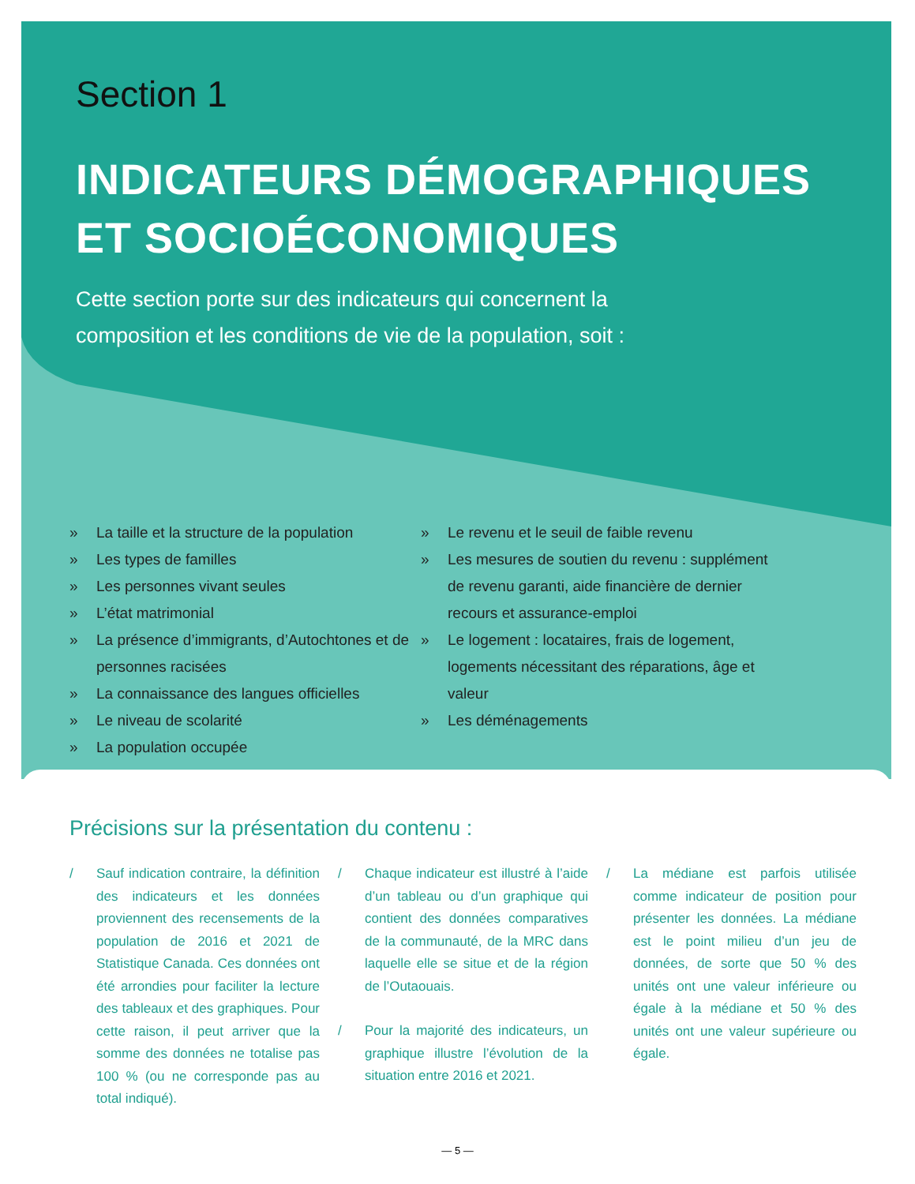Section 1
INDICATEURS DÉMOGRAPHIQUES
ET SOCIOÉCONOMIQUES
Cette section porte sur des indicateurs qui concernent la composition et les conditions de vie de la population, soit :
» La taille et la structure de la population
» Les types de familles
» Les personnes vivant seules
» L’état matrimonial
» La présence d’immigrants, d’Autochtones et de personnes racisées
» La connaissance des langues officielles
» Le niveau de scolarité
» La population occupée
» Le revenu et le seuil de faible revenu
» Les mesures de soutien du revenu : supplément de revenu garanti, aide financière de dernier recours et assurance-emploi
» Le logement : locataires, frais de logement, logements nécessitant des réparations, âge et valeur
» Les déménagements
Précisions sur la présentation du contenu :
/ Sauf indication contraire, la définition des indicateurs et les données proviennent des recensements de la population de 2016 et 2021 de Statistique Canada. Ces données ont été arrondies pour faciliter la lecture des tableaux et des graphiques. Pour cette raison, il peut arriver que la somme des données ne totalise pas 100 % (ou ne corresponde pas au total indiqué).
/ Chaque indicateur est illustré à l’aide d’un tableau ou d’un graphique qui contient des données comparatives de la communauté, de la MRC dans laquelle elle se situe et de la région de l’Outaouais.
/ Pour la majorité des indicateurs, un graphique illustre l’évolution de la situation entre 2016 et 2021.
/ La médiane est parfois utilisée comme indicateur de position pour présenter les données. La médiane est le point milieu d’un jeu de données, de sorte que 50 % des unités ont une valeur inférieure ou égale à la médiane et 50 % des unités ont une valeur supérieure ou égale.
— 5 —